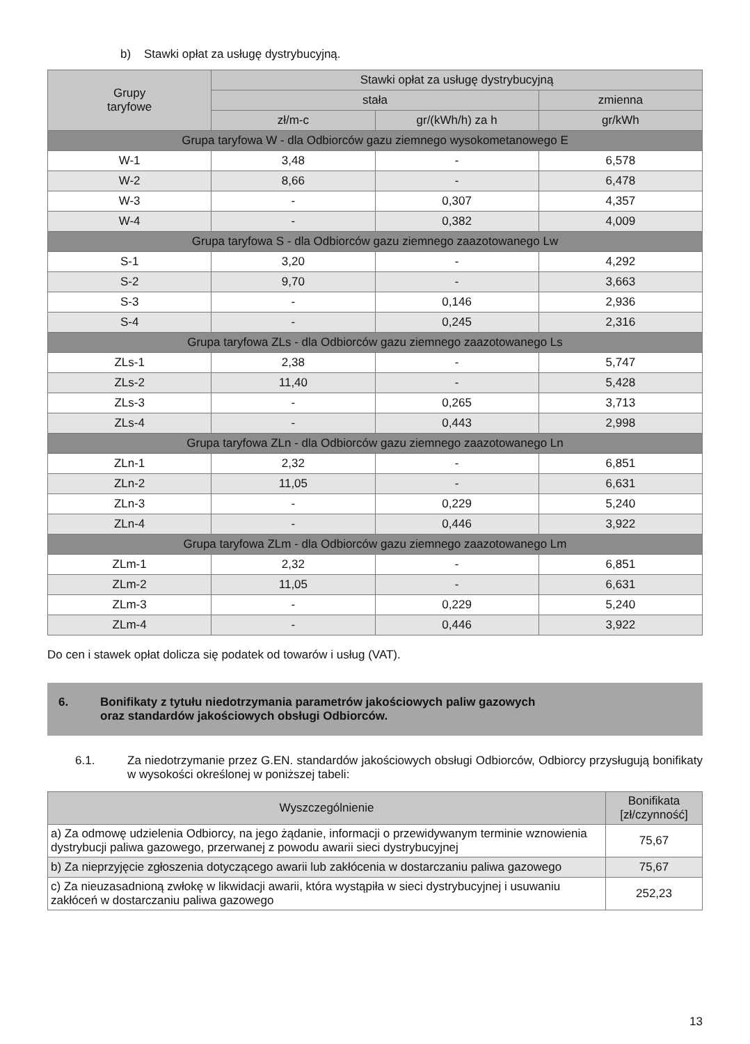b) Stawki opłat za usługę dystrybucyjną.
| Grupy taryfowe | Stawki opłat za usługę dystrybucyjną | | |
| --- | --- | --- | --- |
| | stała | | zmienna |
| | zł/m-c | gr/(kWh/h) za h | gr/kWh |
| Grupa taryfowa W - dla Odbiorców gazu ziemnego wysokometanowego E | | | |
| W-1 | 3,48 | - | 6,578 |
| W-2 | 8,66 | - | 6,478 |
| W-3 | - | 0,307 | 4,357 |
| W-4 | - | 0,382 | 4,009 |
| Grupa taryfowa S - dla Odbiorców gazu ziemnego zaazotowanego Lw | | | |
| S-1 | 3,20 | - | 4,292 |
| S-2 | 9,70 | - | 3,663 |
| S-3 | - | 0,146 | 2,936 |
| S-4 | - | 0,245 | 2,316 |
| Grupa taryfowa ZLs - dla Odbiorców gazu ziemnego zaazotowanego Ls | | | |
| ZLs-1 | 2,38 | - | 5,747 |
| ZLs-2 | 11,40 | - | 5,428 |
| ZLs-3 | - | 0,265 | 3,713 |
| ZLs-4 | - | 0,443 | 2,998 |
| Grupa taryfowa ZLn - dla Odbiorców gazu ziemnego zaazotowanego Ln | | | |
| ZLn-1 | 2,32 | - | 6,851 |
| ZLn-2 | 11,05 | - | 6,631 |
| ZLn-3 | - | 0,229 | 5,240 |
| ZLn-4 | - | 0,446 | 3,922 |
| Grupa taryfowa ZLm - dla Odbiorców gazu ziemnego zaazotowanego Lm | | | |
| ZLm-1 | 2,32 | - | 6,851 |
| ZLm-2 | 11,05 | - | 6,631 |
| ZLm-3 | - | 0,229 | 5,240 |
| ZLm-4 | - | 0,446 | 3,922 |
Do cen i stawek opłat dolicza się podatek od towarów i usług (VAT).
6. Bonifikaty z tytułu niedotrzymania parametrów jakościowych paliw gazowych
oraz standardów jakościowych obsługi Odbiorców.
6.1. Za niedotrzymanie przez G.EN. standardów jakościowych obsługi Odbiorców, Odbiorcy przysługują bonifikaty w wysokości określonej w poniższej tabeli:
| Wyszczególnienie | Bonifikata [zł/czynność] |
| --- | --- |
| a) Za odmowę udzielenia Odbiorcy, na jego żądanie, informacji o przewidywanym terminie wznowienia dystrybucji paliwa gazowego, przerwanej z powodu awarii sieci dystrybucyjnej | 75,67 |
| b) Za nieprzyjęcie zgłoszenia dotyczącego awarii lub zakłócenia w dostarczaniu paliwa gazowego | 75,67 |
| c) Za nieuzasadnioną zwłokę w likwidacji awarii, która wystąpiła w sieci dystrybucyjnej i usuwaniu zakłóceń w dostarczaniu paliwa gazowego | 252,23 |
13